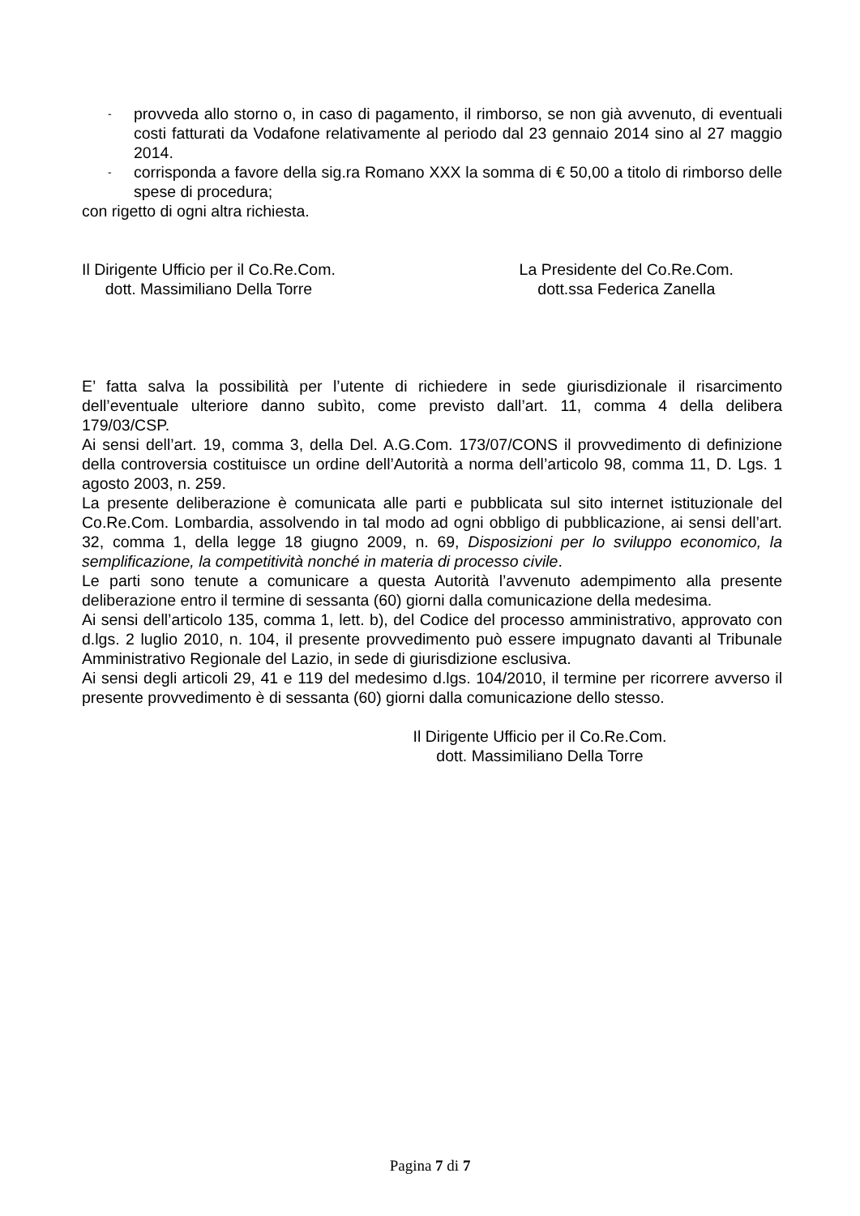-
provveda allo storno o, in caso di pagamento, il rimborso, se non già avvenuto, di eventuali costi fatturati da Vodafone relativamente al periodo dal 23 gennaio 2014 sino al 27 maggio 2014.
-
corrisponda a favore della sig.ra Romano XXX la somma di € 50,00 a titolo di rimborso delle spese di procedura;
con rigetto di ogni altra richiesta.
Il Dirigente Ufficio per il Co.Re.Com.
dott. Massimiliano Della Torre
La Presidente del Co.Re.Com.
dott.ssa Federica Zanella
E’ fatta salva la possibilità per l’utente di richiedere in sede giurisdizionale il risarcimento dell’eventuale ulteriore danno subìto, come previsto dall’art. 11, comma 4 della delibera 179/03/CSP.
Ai sensi dell’art. 19, comma 3, della Del. A.G.Com. 173/07/CONS il provvedimento di definizione della controversia costituisce un ordine dell’Autorità a norma dell’articolo 98, comma 11, D. Lgs. 1 agosto 2003, n. 259.
La presente deliberazione è comunicata alle parti e pubblicata sul sito internet istituzionale del Co.Re.Com. Lombardia, assolvendo in tal modo ad ogni obbligo di pubblicazione, ai sensi dell’art. 32, comma 1, della legge 18 giugno 2009, n. 69, Disposizioni per lo sviluppo economico, la semplificazione, la competitività nonché in materia di processo civile.
Le parti sono tenute a comunicare a questa Autorità l’avvenuto adempimento alla presente deliberazione entro il termine di sessanta (60) giorni dalla comunicazione della medesima.
Ai sensi dell’articolo 135, comma 1, lett. b), del Codice del processo amministrativo, approvato con d.lgs. 2 luglio 2010, n. 104, il presente provvedimento può essere impugnato davanti al Tribunale Amministrativo Regionale del Lazio, in sede di giurisdizione esclusiva.
Ai sensi degli articoli 29, 41 e 119 del medesimo d.lgs. 104/2010, il termine per ricorrere avverso il presente provvedimento è di sessanta (60) giorni dalla comunicazione dello stesso.
Il Dirigente Ufficio per il Co.Re.Com.
dott. Massimiliano Della Torre
Pagina 7 di 7